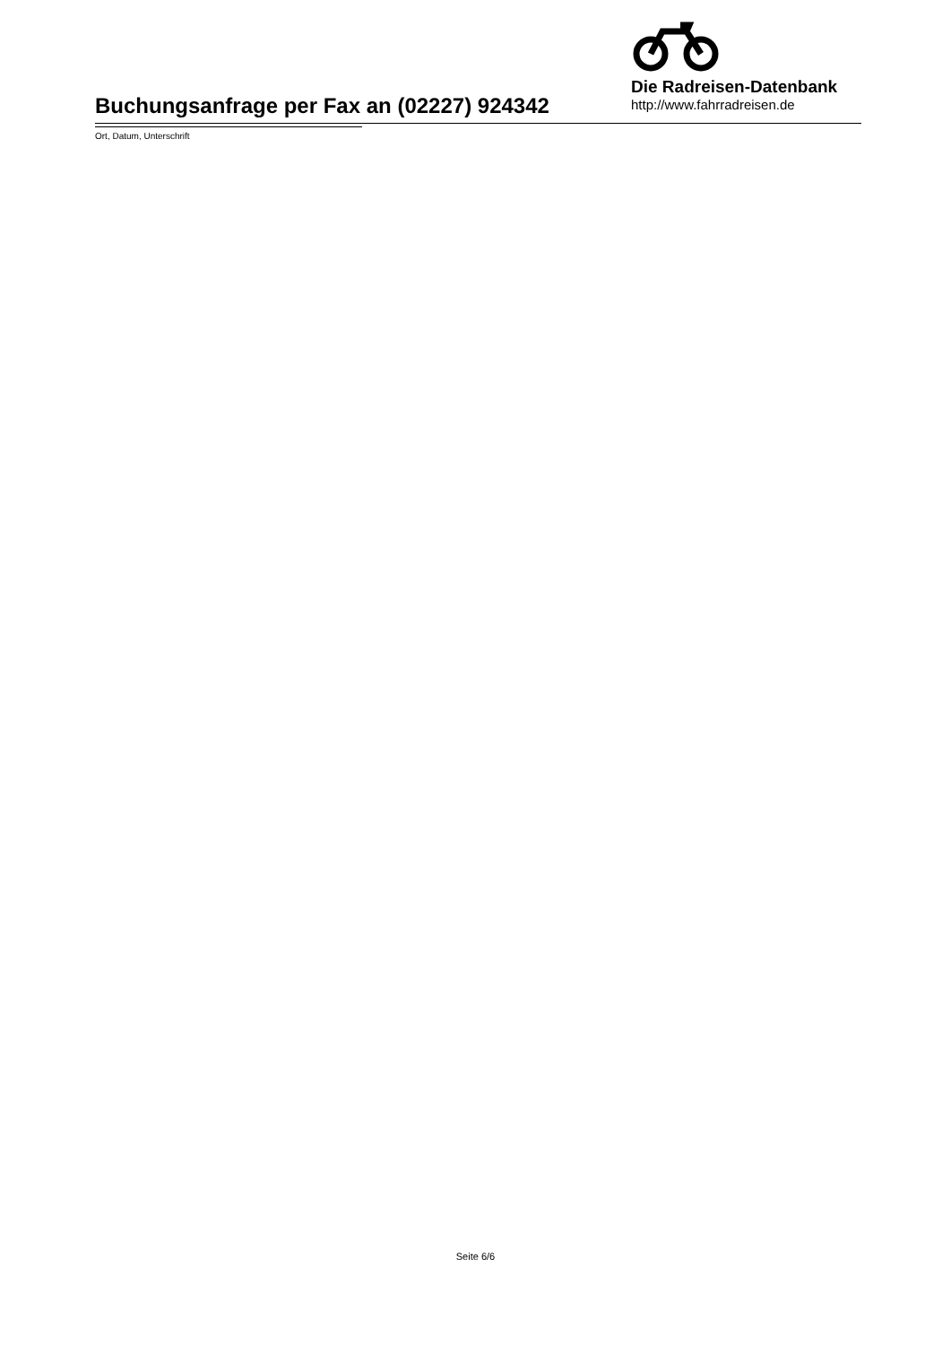Buchungsanfrage per Fax an (02227) 924342
Die Radreisen-Datenbank
http://www.fahrradreisen.de
Ort, Datum, Unterschrift
Seite 6/6